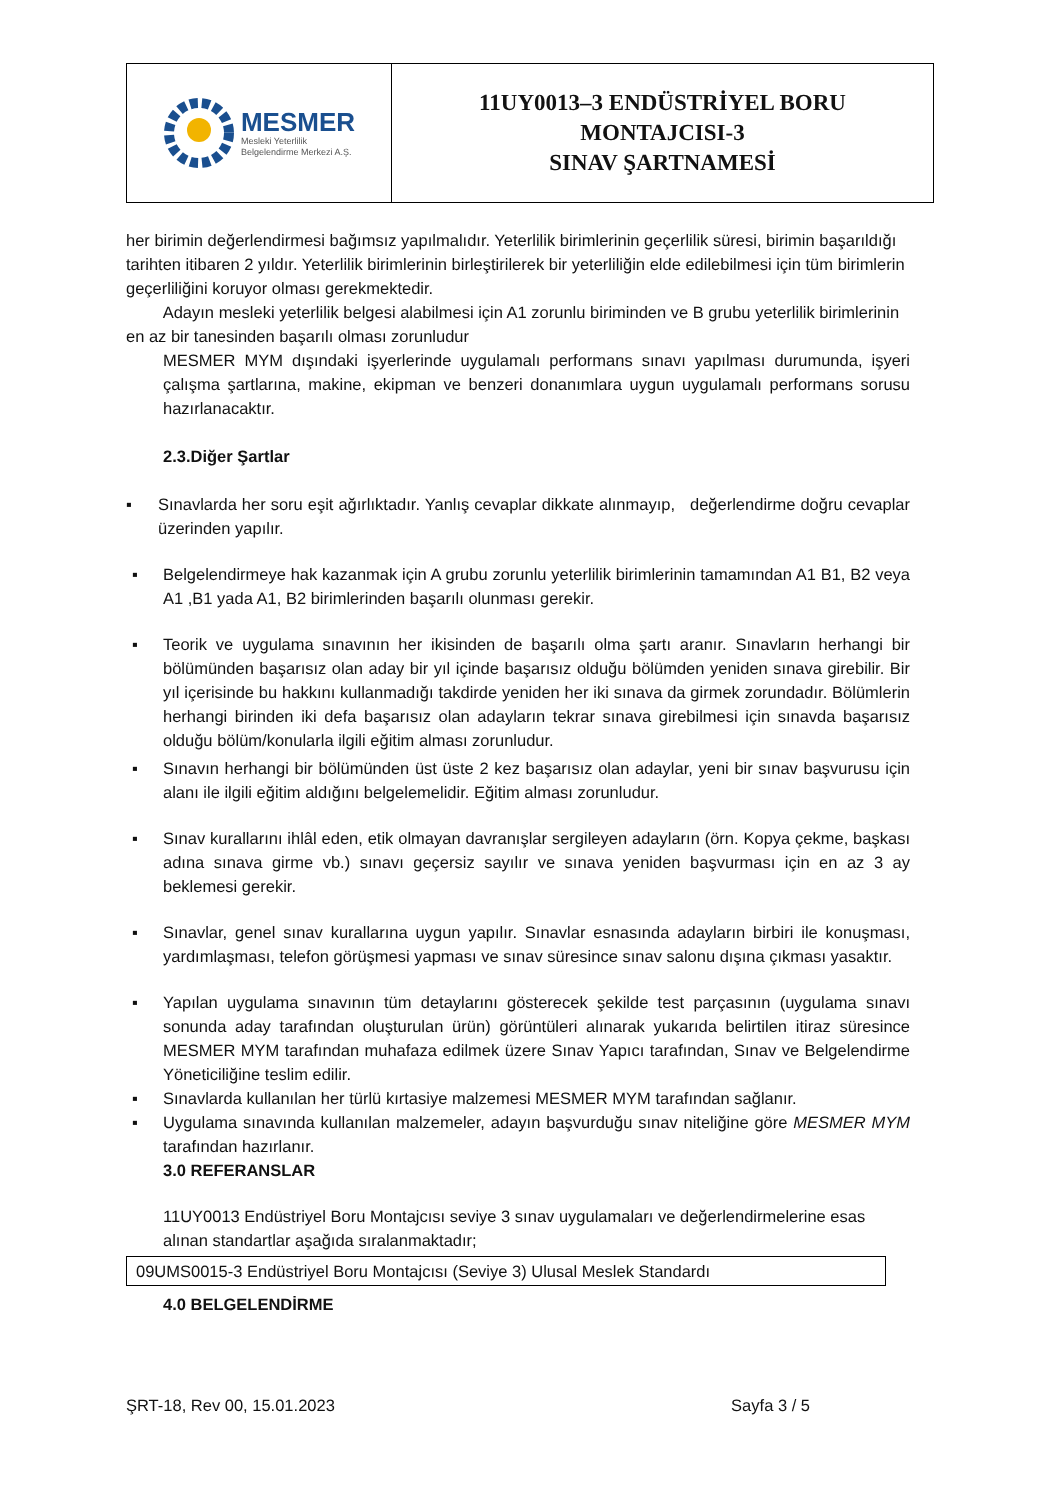| MESMER Mesleki Yeterlilik Belgelendirme Merkezi A.Ş. | 11UY0013–3 ENDÜSTRİYEL BORU MONTAJCISI-3 SINAV ŞARTNAMESİ |
her birimin değerlendirmesi bağımsız yapılmalıdır. Yeterlilik birimlerinin geçerlilik süresi, birimin başarıldığı tarihten itibaren 2 yıldır. Yeterlilik birimlerinin birleştirilerek bir yeterliliğin elde edilebilmesi için tüm birimlerin geçerliliğini koruyor olması gerekmektedir.
Adayın mesleki yeterlilik belgesi alabilmesi için A1 zorunlu biriminden ve B grubu yeterlilik birimlerinin en az bir tanesinden başarılı olması zorunludur
MESMER MYM dışındaki işyerlerinde uygulamalı performans sınavı yapılması durumunda, işyeri çalışma şartlarına, makine, ekipman ve benzeri donanımlara uygun uygulamalı performans sorusu hazırlanacaktır.
2.3.Diğer Şartlar
▪ Sınavlarda her soru eşit ağırlıktadır. Yanlış cevaplar dikkate alınmayıp, değerlendirme doğru cevaplar üzerinden yapılır.
▪ Belgelendirmeye hak kazanmak için A grubu zorunlu yeterlilik birimlerinin tamamından A1 B1, B2 veya A1 ,B1 yada A1, B2 birimlerinden başarılı olunması gerekir.
▪ Teorik ve uygulama sınavının her ikisinden de başarılı olma şartı aranır. Sınavların herhangi bir bölümünden başarısız olan aday bir yıl içinde başarısız olduğu bölümden yeniden sınava girebilir. Bir yıl içerisinde bu hakkını kullanmadığı takdirde yeniden her iki sınava da girmek zorundadır. Bölümlerin herhangi birinden iki defa başarısız olan adayların tekrar sınava girebilmesi için sınavda başarısız olduğu bölüm/konularla ilgili eğitim alması zorunludur.
▪ Sınavın herhangi bir bölümünden üst üste 2 kez başarısız olan adaylar, yeni bir sınav başvurusu için alanı ile ilgili eğitim aldığını belgelemelidir. Eğitim alması zorunludur.
▪ Sınav kurallarını ihlâl eden, etik olmayan davranışlar sergileyen adayların (örn. Kopya çekme, başkası adına sınava girme vb.) sınavı geçersiz sayılır ve sınava yeniden başvurması için en az 3 ay beklemesi gerekir.
▪ Sınavlar, genel sınav kurallarına uygun yapılır. Sınavlar esnasında adayların birbiri ile konuşması, yardımlaşması, telefon görüşmesi yapması ve sınav süresince sınav salonu dışına çıkması yasaktır.
▪ Yapılan uygulama sınavının tüm detaylarını gösterecek şekilde test parçasının (uygulama sınavı sonunda aday tarafından oluşturulan ürün) görüntüleri alınarak yukarıda belirtilen itiraz süresince MESMER MYM tarafından muhafaza edilmek üzere Sınav Yapıcı tarafından, Sınav ve Belgelendirme Yöneticiliğine teslim edilir.
▪ Sınavlarda kullanılan her türlü kırtasiye malzemesi MESMER MYM tarafından sağlanır.
▪ Uygulama sınavında kullanılan malzemeler, adayın başvurduğu sınav niteliğine göre MESMER MYM tarafından hazırlanır.
3.0 REFERANSLAR
11UY0013 Endüstriyel Boru Montajcısı seviye 3 sınav uygulamaları ve değerlendirmelerine esas alınan standartlar aşağıda sıralanmaktadır;
| 09UMS0015-3 Endüstriyel Boru Montajcısı (Seviye 3) Ulusal Meslek Standardı |
4.0 BELGELENDİRME
ŞRT-18, Rev 00, 15.01.2023 Sayfa 3 / 5